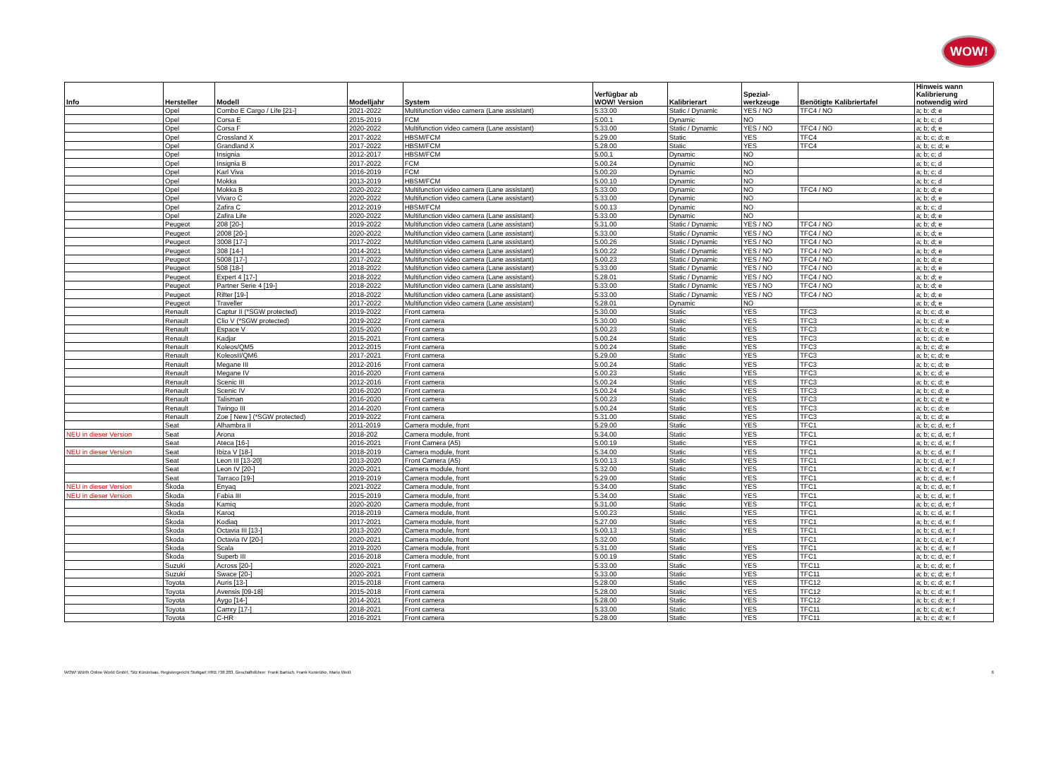WOW!
| Info | Hersteller | Modell | Modelljahr | System | Verfügbar ab WOW! Version | Kalibrierart | Spezial- werkzeuge | Benötigte Kalibriertafel | Hinweis wann Kalibrierung notwendig wird |
| --- | --- | --- | --- | --- | --- | --- | --- | --- | --- |
| | Opel | Combo E Cargo / Life [21-] | 2021-2022 | Multifunction video camera (Lane assistant) | 5.33.00 | Static / Dynamic | YES / NO | TFC4 / NO | a; b; d; e |
| | Opel | Corsa E | 2015-2019 | FCM | 5.00.1 | Dynamic | NO | | a; b; c; d |
| | Opel | Corsa F | 2020-2022 | Multifunction video camera (Lane assistant) | 5.33.00 | Static / Dynamic | YES / NO | TFC4 / NO | a; b; d; e |
| | Opel | Crossland X | 2017-2022 | HBSM/FCM | 5.29.00 | Static | YES | TFC4 | a; b; c; d; e |
| | Opel | Grandland X | 2017-2022 | HBSM/FCM | 5.28.00 | Static | YES | TFC4 | a; b; c; d; e |
| | Opel | Insignia | 2012-2017 | HBSM/FCM | 5.00.1 | Dynamic | NO | | a; b; c; d |
| | Opel | Insignia B | 2017-2022 | FCM | 5.00.24 | Dynamic | NO | | a; b; c; d |
| | Opel | Karl Viva | 2016-2019 | FCM | 5.00.20 | Dynamic | NO | | a; b; c; d |
| | Opel | Mokka | 2013-2019 | HBSM/FCM | 5.00.10 | Dynamic | NO | | a; b; c; d |
| | Opel | Mokka B | 2020-2022 | Multifunction video camera (Lane assistant) | 5.33.00 | Dynamic | NO | TFC4 / NO | a; b; d; e |
| | Opel | Vivaro C | 2020-2022 | Multifunction video camera (Lane assistant) | 5.33.00 | Dynamic | NO | | a; b; d; e |
| | Opel | Zafira C | 2012-2019 | HBSM/FCM | 5.00.13 | Dynamic | NO | | a; b; c; d |
| | Opel | Zafira Life | 2020-2022 | Multifunction video camera (Lane assistant) | 5.33.00 | Dynamic | NO | | a; b; d; e |
| | Peugeot | 208 [20-] | 2019-2022 | Multifunction video camera (Lane assistant) | 5.31.00 | Static / Dynamic | YES / NO | TFC4 / NO | a; b; d; e |
| | Peugeot | 2008 [20-] | 2020-2022 | Multifunction video camera (Lane assistant) | 5.33.00 | Static / Dynamic | YES / NO | TFC4 / NO | a; b; d; e |
| | Peugeot | 3008 [17-] | 2017-2022 | Multifunction video camera (Lane assistant) | 5.00.26 | Static / Dynamic | YES / NO | TFC4 / NO | a; b; d; e |
| | Peugeot | 308 [14-] | 2014-2021 | Multifunction video camera (Lane assistant) | 5.00.22 | Static / Dynamic | YES / NO | TFC4 / NO | a; b; d; e |
| | Peugeot | 5008 [17-] | 2017-2022 | Multifunction video camera (Lane assistant) | 5.00.23 | Static / Dynamic | YES / NO | TFC4 / NO | a; b; d; e |
| | Peugeot | 508 [18-] | 2018-2022 | Multifunction video camera (Lane assistant) | 5.33.00 | Static / Dynamic | YES / NO | TFC4 / NO | a; b; d; e |
| | Peugeot | Expert 4 [17-] | 2018-2022 | Multifunction video camera (Lane assistant) | 5.28.01 | Static / Dynamic | YES / NO | TFC4 / NO | a; b; d; e |
| | Peugeot | Partner Serie 4 [19-] | 2018-2022 | Multifunction video camera (Lane assistant) | 5.33.00 | Static / Dynamic | YES / NO | TFC4 / NO | a; b; d; e |
| | Peugeot | Rifter [19-] | 2018-2022 | Multifunction video camera (Lane assistant) | 5.33.00 | Static / Dynamic | YES / NO | TFC4 / NO | a; b; d; e |
| | Peugeot | Traveller | 2017-2022 | Multifunction video camera (Lane assistant) | 5.28.01 | Dynamic | NO | | a; b; d; e |
| | Renault | Captur II (*SGW protected) | 2019-2022 | Front camera | 5.30.00 | Static | YES | TFC3 | a; b; c; d; e |
| | Renault | Clio V (*SGW protected) | 2019-2022 | Front camera | 5.30.00 | Static | YES | TFC3 | a; b; c; d; e |
| | Renault | Espace V | 2015-2020 | Front camera | 5.00.23 | Static | YES | TFC3 | a; b; c; d; e |
| | Renault | Kadjar | 2015-2021 | Front camera | 5.00.24 | Static | YES | TFC3 | a; b; c; d; e |
| | Renault | Koleos/QM5 | 2012-2015 | Front camera | 5.00.24 | Static | YES | TFC3 | a; b; c; d; e |
| | Renault | KoleosII/QM6 | 2017-2021 | Front camera | 5.29.00 | Static | YES | TFC3 | a; b; c; d; e |
| | Renault | Megane III | 2012-2016 | Front camera | 5.00.24 | Static | YES | TFC3 | a; b; c; d; e |
| | Renault | Megane IV | 2016-2020 | Front camera | 5.00.23 | Static | YES | TFC3 | a; b; c; d; e |
| | Renault | Scenic III | 2012-2016 | Front camera | 5.00.24 | Static | YES | TFC3 | a; b; c; d; e |
| | Renault | Scenic IV | 2016-2020 | Front camera | 5.00.24 | Static | YES | TFC3 | a; b; c; d; e |
| | Renault | Talisman | 2016-2020 | Front camera | 5.00.23 | Static | YES | TFC3 | a; b; c; d; e |
| | Renault | Twingo III | 2014-2020 | Front camera | 5.00.24 | Static | YES | TFC3 | a; b; c; d; e |
| | Renault | Zoe [ New ] (*SGW protected) | 2019-2022 | Front camera | 5.31.00 | Static | YES | TFC3 | a; b; c; d; e |
| | Seat | Alhambra II | 2011-2019 | Camera module, front | 5.29.00 | Static | YES | TFC1 | a; b; c; d, e; f |
| NEU in dieser Version | Seat | Arona | 2018-202 | Camera module, front | 5.34.00 | Static | YES | TFC1 | a; b; c; d, e; f |
| | Seat | Ateca [16-] | 2016-2021 | Front Camera (A5) | 5.00.19 | Static | YES | TFC1 | a; b; c; d, e; f |
| NEU in dieser Version | Seat | Ibiza V [18-] | 2018-2019 | Camera module, front | 5.34.00 | Static | YES | TFC1 | a; b; c; d, e; f |
| | Seat | Leon III [13-20] | 2013-2020 | Front Camera (A5) | 5.00.13 | Static | YES | TFC1 | a; b; c; d, e; f |
| | Seat | Leon IV [20-] | 2020-2021 | Camera module, front | 5.32.00 | Static | YES | TFC1 | a; b; c; d, e; f |
| | Seat | Tarraco [19-] | 2019-2019 | Camera module, front | 5.29.00 | Static | YES | TFC1 | a; b; c; d, e; f |
| NEU in dieser Version | Škoda | Enyaq | 2021-2022 | Camera module, front | 5.34.00 | Static | YES | TFC1 | a; b; c; d, e; f |
| NEU in dieser Version | Škoda | Fabia III | 2015-2019 | Camera module, front | 5.34.00 | Static | YES | TFC1 | a; b; c; d, e; f |
| | Škoda | Kamiq | 2020-2020 | Camera module, front | 5.31.00 | Static | YES | TFC1 | a; b; c; d, e; f |
| | Škoda | Karoq | 2018-2019 | Camera module, front | 5.00.23 | Static | YES | TFC1 | a; b; c; d, e; f |
| | Škoda | Kodiaq | 2017-2021 | Camera module, front | 5.27.00 | Static | YES | TFC1 | a; b; c; d, e; f |
| | Škoda | Octavia III [13-] | 2013-2020 | Camera module, front | 5.00.13 | Static | YES | TFC1 | a; b; c; d, e; f |
| | Škoda | Octavia IV [20-] | 2020-2021 | Camera module, front | 5.32.00 | Static | | TFC1 | a; b; c; d, e; f |
| | Škoda | Scala | 2019-2020 | Camera module, front | 5.31.00 | Static | YES | TFC1 | a; b; c; d, e; f |
| | Škoda | Superb III | 2016-2018 | Camera module, front | 5.00.19 | Static | YES | TFC1 | a; b; c; d, e; f |
| | Suzuki | Across [20-] | 2020-2021 | Front camera | 5.33.00 | Static | YES | TFC11 | a; b; c; d; e; f |
| | Suzuki | Swace [20-] | 2020-2021 | Front camera | 5.33.00 | Static | YES | TFC11 | a; b; c; d; e; f |
| | Toyota | Auris [13-] | 2015-2018 | Front camera | 5.28.00 | Static | YES | TFC12 | a; b; c; d; e; f |
| | Toyota | Avensis [09-18] | 2015-2018 | Front camera | 5.28.00 | Static | YES | TFC12 | a; b; c; d; e; f |
| | Toyota | Aygo [14-] | 2014-2021 | Front camera | 5.28.00 | Static | YES | TFC12 | a; b; c; d; e; f |
| | Toyota | Camry [17-] | 2018-2021 | Front camera | 5.33.00 | Static | YES | TFC11 | a; b; c; d; e; f |
| | Toyota | C-HR | 2016-2021 | Front camera | 5.28.00 | Static | YES | TFC11 | a; b; c; d; e; f |
WOW! Würth Online World GmbH, Sitz Künzelsau, Registergericht Stuttgart HRB 738 283, Geschäftsführer: Frank Bartsch, Frank Konietzke, Mario Weiß 6